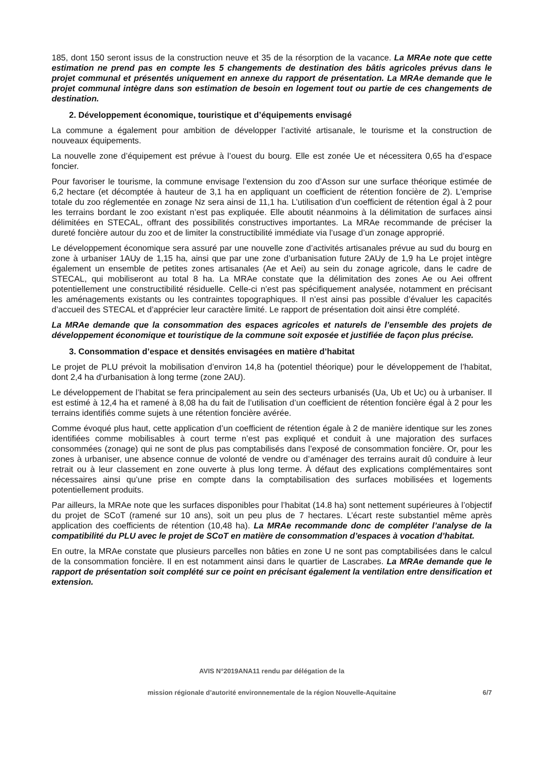185, dont 150 seront issus de la construction neuve et 35 de la résorption de la vacance. La MRAe note que cette estimation ne prend pas en compte les 5 changements de destination des bâtis agricoles prévus dans le projet communal et présentés uniquement en annexe du rapport de présentation. La MRAe demande que le projet communal intègre dans son estimation de besoin en logement tout ou partie de ces changements de destination.
2. Développement économique, touristique et d’équipements envisagé
La commune a également pour ambition de développer l’activité artisanale, le tourisme et la construction de nouveaux équipements.
La nouvelle zone d’équipement est prévue à l’ouest du bourg. Elle est zonée Ue et nécessitera 0,65 ha d’espace foncier.
Pour favoriser le tourisme, la commune envisage l’extension du zoo d’Asson sur une surface théorique estimée de 6,2 hectare (et décomptée à hauteur de 3,1 ha en appliquant un coefficient de rétention foncière de 2). L’emprise totale du zoo réglementée en zonage Nz sera ainsi de 11,1 ha. L’utilisation d’un coefficient de rétention égal à 2 pour les terrains bordant le zoo existant n’est pas expliquée. Elle aboutit néanmoins à la délimitation de surfaces ainsi délimitées en STECAL, offrant des possibilités constructives importantes. La MRAe recommande de préciser la dureté foncière autour du zoo et de limiter la constructibilité immédiate via l’usage d’un zonage approprié.
Le développement économique sera assuré par une nouvelle zone d’activités artisanales prévue au sud du bourg en zone à urbaniser 1AUy de 1,15 ha, ainsi que par une zone d’urbanisation future 2AUy de 1,9 ha Le projet intègre également un ensemble de petites zones artisanales (Ae et Aei) au sein du zonage agricole, dans le cadre de STECAL, qui mobiliseront au total 8 ha. La MRAe constate que la délimitation des zones Ae ou Aei offrent potentiellement une constructibilité résiduelle. Celle-ci n’est pas spécifiquement analysée, notamment en précisant les aménagements existants ou les contraintes topographiques. Il n’est ainsi pas possible d’évaluer les capacités d’accueil des STECAL et d’apprécier leur caractère limité. Le rapport de présentation doit ainsi être complété.
La MRAe demande que la consommation des espaces agricoles et naturels de l’ensemble des projets de développement économique et touristique de la commune soit exposée et justifiée de façon plus précise.
3. Consommation d’espace et densités envisagées en matière d’habitat
Le projet de PLU prévoit la mobilisation d’environ 14,8 ha (potentiel théorique) pour le développement de l’habitat, dont 2,4 ha d’urbanisation à long terme (zone 2AU).
Le développement de l’habitat se fera principalement au sein des secteurs urbanisés (Ua, Ub et Uc) ou à urbaniser. Il est estimé à 12,4 ha et ramené à 8,08 ha du fait de l’utilisation d’un coefficient de rétention foncière égal à 2 pour les terrains identifiés comme sujets à une rétention foncière avérée.
Comme évoqué plus haut, cette application d’un coefficient de rétention égale à 2 de manière identique sur les zones identifiées comme mobilisables à court terme n’est pas expliqué et conduit à une majoration des surfaces consommées (zonage) qui ne sont de plus pas comptabilisés dans l’exposé de consommation foncière. Or, pour les zones à urbaniser, une absence connue de volonté de vendre ou d’aménager des terrains aurait dû conduire à leur retrait ou à leur classement en zone ouverte à plus long terme. À défaut des explications complémentaires sont nécessaires ainsi qu’une prise en compte dans la comptabilisation des surfaces mobilisées et logements potentiellement produits.
Par ailleurs, la MRAe note que les surfaces disponibles pour l’habitat (14.8 ha) sont nettement supérieures à l’objectif du projet de SCoT (ramené sur 10 ans), soit un peu plus de 7 hectares. L’écart reste substantiel même après application des coefficients de rétention (10,48 ha). La MRAe recommande donc de compléter l’analyse de la compatibilité du PLU avec le projet de SCoT en matière de consommation d’espaces à vocation d’habitat.
En outre, la MRAe constate que plusieurs parcelles non bâties en zone U ne sont pas comptabilisées dans le calcul de la consommation foncière. Il en est notamment ainsi dans le quartier de Lascrabes. La MRAe demande que le rapport de présentation soit complété sur ce point en précisant également la ventilation entre densification et extension.
AVIS N°2019ANA11 rendu par délégation de la
mission régionale d’autorité environnementale de la région Nouvelle-Aquitaine 6/7